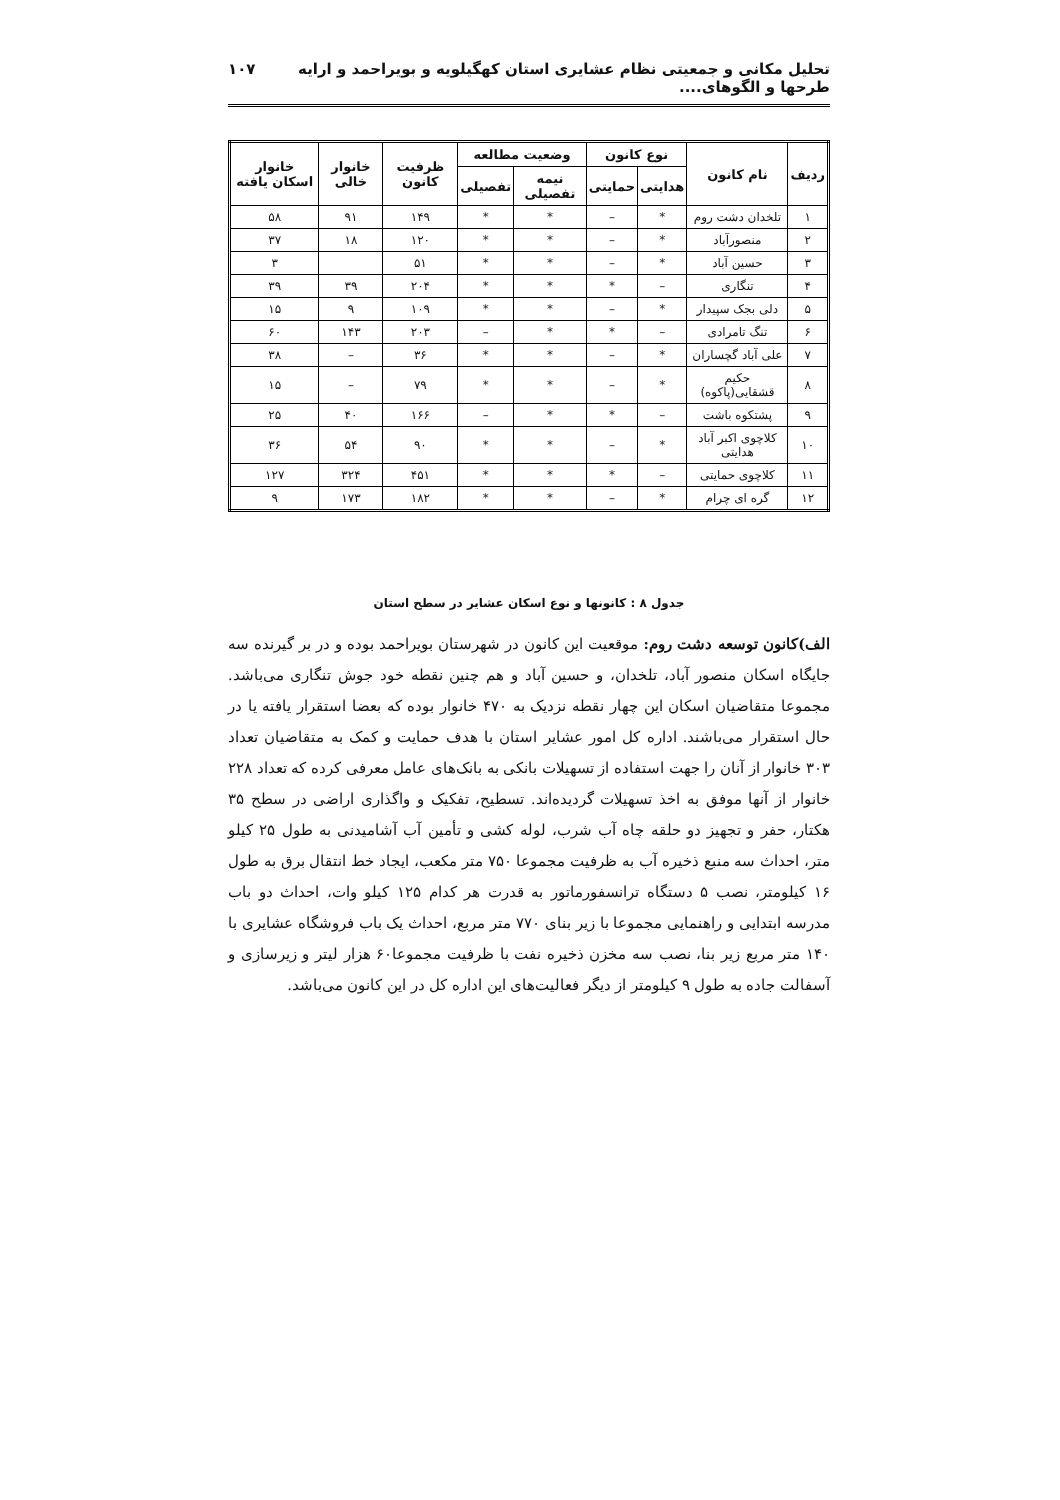تحلیل مکانی و جمعیتی نظام عشایری استان کهگیلویه و بویراحمد و ارایه طرحها و الگوهای.... ۱۰۷
| ردیف | نام کانون | نوع کانون | | وضعیت مطالعه | | ظرفیت کانون | خانوار خالی | خانوار اسکان یافته |
| --- | --- | --- | --- | --- | --- | --- | --- | --- |
| | | هدایتی | حمایتی | نیمه تفصیلی | تفصیلی | | | |
| ۱ | تلخدان دشت روم | * | – | * | * | ۱۴۹ | ۹۱ | ۵۸ |
| ۲ | منصورآباد | * | – | * | * | ۱۲۰ | ۱۸ | ۳۷ |
| ۳ | حسین آباد | * | – | * | * | ۵۱ | | ۳ |
| ۴ | تنگاری | – | * | * | * | ۲۰۴ | ۳۹ | ۳۹ |
| ۵ | دلی بجک سپیدار | * | – | * | * | ۱۰۹ | ۹ | ۱۵ |
| ۶ | تنگ تامرادی | – | * | * | – | ۲۰۳ | ۱۴۳ | ۶۰ |
| ۷ | علی آباد گچساران | * | – | * | * | ۳۶ | – | ۳۸ |
| ۸ | حکیم قشقایی(پاکوه) | * | – | * | * | ۷۹ | – | ۱۵ |
| ۹ | پشتکوه باشت | – | * | * | – | ۱۶۶ | ۴۰ | ۲۵ |
| ۱۰ | کلاچوی اکبر آباد هدایتی | * | – | * | * | ۹۰ | ۵۴ | ۳۶ |
| ۱۱ | کلاچوی حمایتی | – | * | * | * | ۴۵۱ | ۳۲۴ | ۱۲۷ |
| ۱۲ | گره ای چرام | * | – | * | * | ۱۸۲ | ۱۷۳ | ۹ |
جدول ۸ : کانونها و نوع اسکان عشایر در سطح استان
الف)کانون توسعه دشت روم: موقعیت این کانون در شهرستان بویراحمد بوده و در بر گیرنده سه جایگاه اسکان منصور آباد، تلخدان، و حسین آباد و هم چنین نقطه خود جوش تنگاری می‌باشد. مجموعا متقاضیان اسکان این چهار نقطه نزدیک به ۴۷۰ خانوار بوده که بعضا استقرار یافته یا در حال استقرار می‌باشند. اداره کل امور عشایر استان با هدف حمایت و کمک به متقاضیان تعداد ۳۰۳ خانوار از آنان را جهت استفاده از تسهیلات بانکی به بانک‌های عامل معرفی کرده که تعداد ۲۲۸ خانوار از آنها موفق به اخذ تسهیلات گردیده‌اند. تسطیح، تفکیک و واگذاری اراضی در سطح ۳۵ هکتار، حفر و تجهیز دو حلقه چاه آب شرب، لوله کشی و تأمین آب آشامیدنی به طول ۲۵ کیلو متر، احداث سه منبع ذخیره آب به ظرفیت مجموعا ۷۵۰ متر مکعب، ایجاد خط انتقال برق به طول ۱۶ کیلومتر، نصب ۵ دستگاه ترانسفورماتور به قدرت هر کدام ۱۲۵ کیلو وات، احداث دو باب مدرسه ابتدایی و راهنمایی مجموعا با زیر بنای ۷۷۰ متر مربع، احداث یک باب فروشگاه عشایری با ۱۴۰ متر مربع زیر بنا، نصب سه مخزن ذخیره نفت با ظرفیت مجموعا۶۰ هزار لیتر و زیرسازی و آسفالت جاده به طول ۹ کیلومتر از دیگر فعالیت‌های این اداره کل در این کانون می‌باشد.